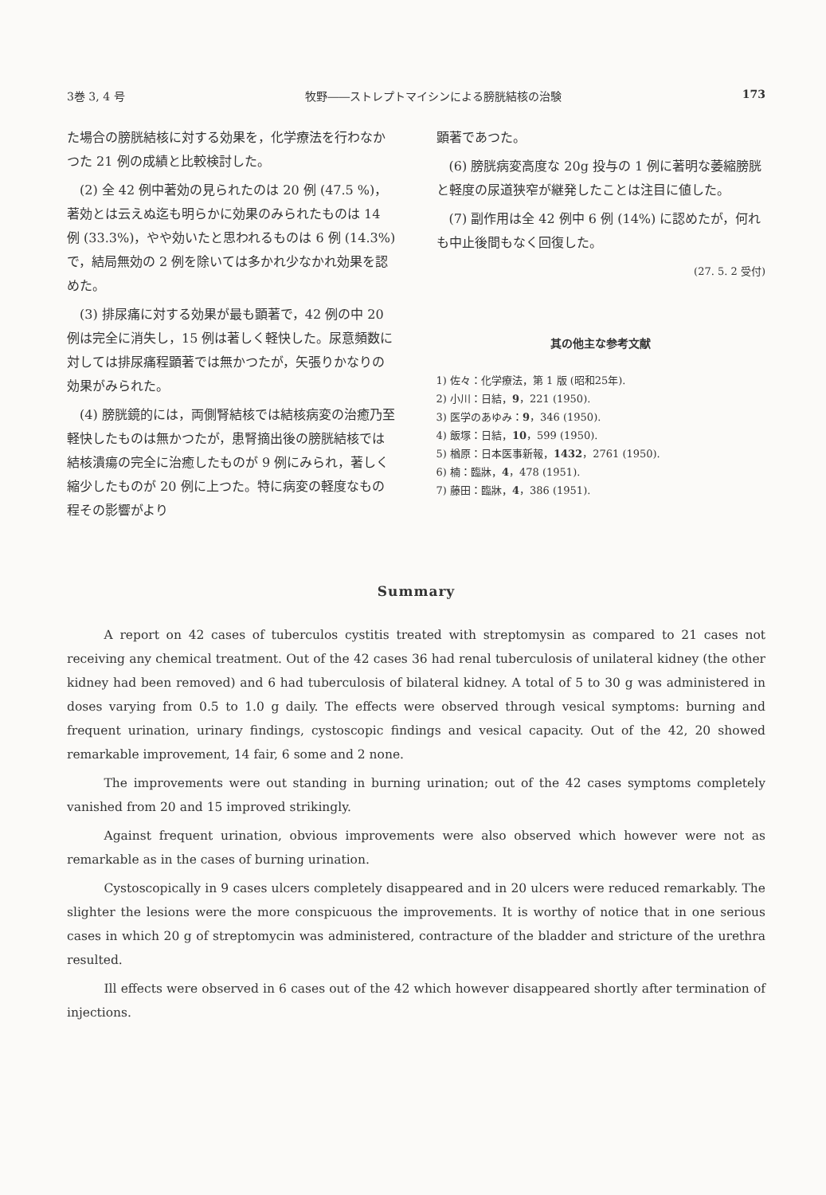3巻 3, 4 号 牧野――ストレプトマイシンによる膀胱結核の治験 173
た場合の膀胱結核に対する効果を，化学療法を行わなかつた 21 例の成績と比較検討した。
(2) 全 42 例中著効の見られたのは 20 例 (47.5 %)，著効とは云えぬ迄も明らかに効果のみられたものは 14 例 (33.3%)，やや効いたと思われるものは 6 例 (14.3%) で，結局無効の 2 例を除いては多かれ少なかれ効果を認めた。
(3) 排尿痛に対する効果が最も顕著で，42 例の中 20 例は完全に消失し，15 例は著しく軽快した。尿意頻数に対しては排尿痛程顕著では無かつたが，矢張りかなりの効果がみられた。
(4) 膀胱鏡的には，両側腎結核では結核病変の治癒乃至軽快したものは無かつたが，患腎摘出後の膀胱結核では結核潰瘍の完全に治癒したものが 9 例にみられ，著しく縮少したものが 20 例に上つた。特に病変の軽度なもの程その影響がより
顕著であつた。
(6) 膀胱病変高度な 20g 投与の 1 例に著明な萎縮膀胱と軽度の尿道狭窄が継発したことは注目に値した。
(7) 副作用は全 42 例中 6 例 (14%) に認めたが，何れも中止後間もなく回復した。
(27. 5. 2 受付)
其の他主な参考文献
1) 佐々：化学療法，第 1 版 (昭和25年).
2) 小川：日結，9，221 (1950).
3) 医学のあゆみ：9，346 (1950).
4) 飯塚：日結，10，599 (1950).
5) 楢原：日本医事新報，1432，2761 (1950).
6) 楠：臨牀，4，478 (1951).
7) 藤田：臨牀，4，386 (1951).
Summary
A report on 42 cases of tuberculos cystitis treated with streptomysin as compared to 21 cases not receiving any chemical treatment. Out of the 42 cases 36 had renal tuberculosis of unilateral kidney (the other kidney had been removed) and 6 had tuberculosis of bilateral kidney. A total of 5 to 30 g was administered in doses varying from 0.5 to 1.0 g daily. The effects were observed through vesical symptoms: burning and frequent urination, urinary findings, cystoscopic findings and vesical capacity. Out of the 42, 20 showed remarkable improvement, 14 fair, 6 some and 2 none.
The improvements were out standing in burning urination; out of the 42 cases symptoms completely vanished from 20 and 15 improved strikingly.
Against frequent urination, obvious improvements were also observed which however were not as remarkable as in the cases of burning urination.
Cystoscopically in 9 cases ulcers completely disappeared and in 20 ulcers were reduced remarkably. The slighter the lesions were the more conspicuous the improvements. It is worthy of notice that in one serious cases in which 20 g of streptomycin was administered, contracture of the bladder and stricture of the urethra resulted.
Ill effects were observed in 6 cases out of the 42 which however disappeared shortly after termination of injections.